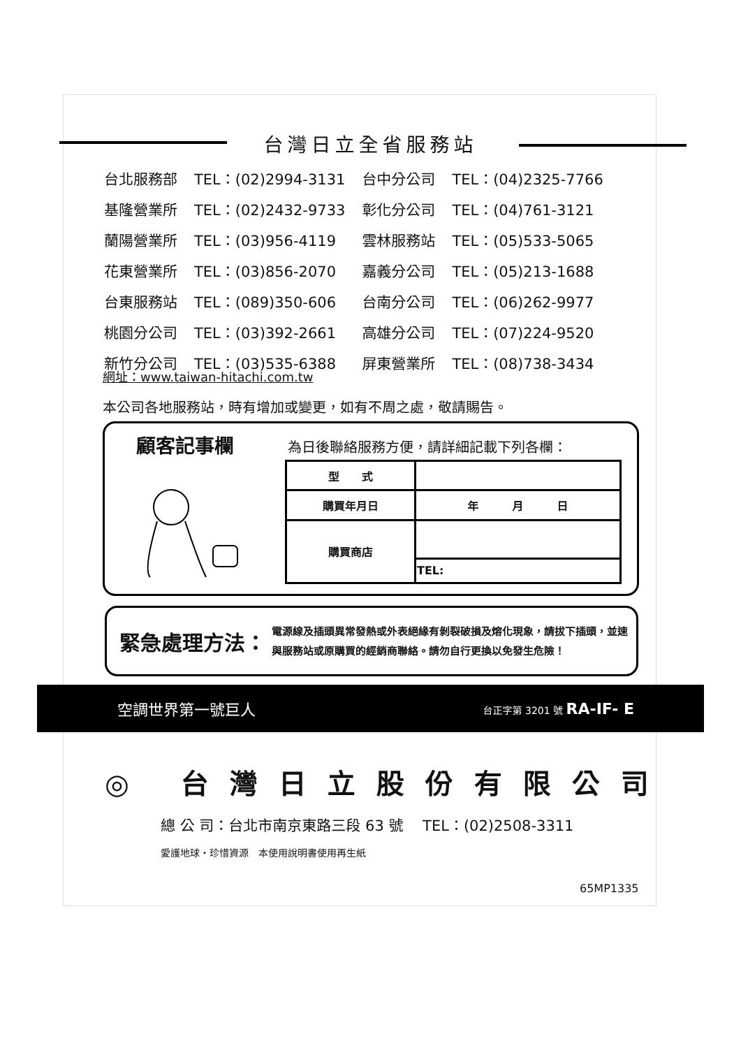台灣日立全省服務站
| 台北服務部 | TEL：(02)2994-3131 | 台中分公司 | TEL：(04)2325-7766 |
| 基隆營業所 | TEL：(02)2432-9733 | 彰化分公司 | TEL：(04)761-3121 |
| 蘭陽營業所 | TEL：(03)956-4119 | 雲林服務站 | TEL：(05)533-5065 |
| 花東營業所 | TEL：(03)856-2070 | 嘉義分公司 | TEL：(05)213-1688 |
| 台東服務站 | TEL：(089)350-606 | 台南分公司 | TEL：(06)262-9977 |
| 桃園分公司 | TEL：(03)392-2661 | 高雄分公司 | TEL：(07)224-9520 |
| 新竹分公司 | TEL：(03)535-6388 | 屏東營業所 | TEL：(08)738-3434 |
網址：www.taiwan-hitachi.com.tw
本公司各地服務站，時有增加或變更，如有不周之處，敬請賜告。
顧客記事欄
為日後聯絡服務方便，請詳細記載下列各欄：
| 型 式 | |
| 購買年月日 | 年 月 日 |
| 購買商店 | |
| | TEL: |
緊急處理方法：
電源線及插頭異常發熱或外表絕緣有剝裂破損及熔化現象，請拔下插頭，並速與服務站或原購買的經銷商聯絡。請勿自行更換以免發生危險！
空調世界第一號巨人 台正字第 3201 號 RA-IF- E
◎ 台灣日立股份有限公司
總 公 司：台北市南京東路三段 63 號　 TEL：(02)2508-3311
愛護地球・珍惜資源　本使用說明書使用再生紙
65MP1335